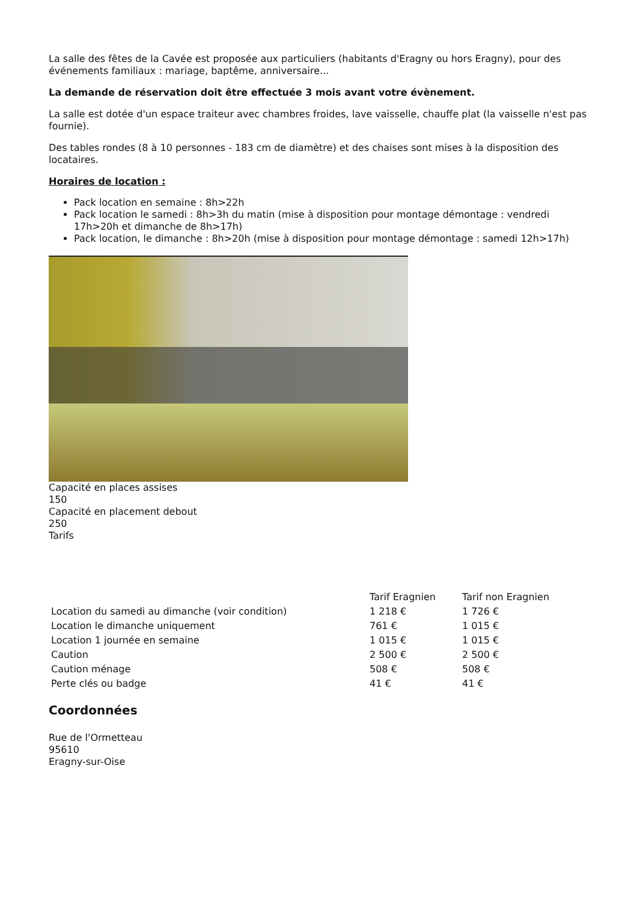La salle des fêtes de la Cavée est proposée aux particuliers (habitants d'Eragny ou hors Eragny), pour des événements familiaux : mariage, baptême, anniversaire...
La demande de réservation doit être effectuée 3 mois avant votre évènement.
La salle est dotée d'un espace traiteur avec chambres froides, lave vaisselle, chauffe plat (la vaisselle n'est pas fournie).
Des tables rondes (8 à 10 personnes - 183 cm de diamètre) et des chaises sont mises à la disposition des locataires.
Horaires de location :
Pack location en semaine : 8h>22h
Pack location le samedi : 8h>3h du matin (mise à disposition pour montage démontage : vendredi 17h>20h et dimanche de 8h>17h)
Pack location, le dimanche : 8h>20h (mise à disposition pour montage démontage : samedi 12h>17h)
Capacité en places assises
150
Capacité en placement debout
250
Tarifs
| | Tarif Eragnien | Tarif non Eragnien |
| --- | --- | --- |
| Location du samedi au dimanche (voir condition) | 1 218 € | 1 726 € |
| Location le dimanche uniquement | 761 € | 1 015 € |
| Location 1 journée en semaine | 1 015 € | 1 015 € |
| Caution | 2 500 € | 2 500 € |
| Caution ménage | 508 € | 508 € |
| Perte clés ou badge | 41 € | 41 € |
Coordonnées
Rue de l'Ormetteau
95610
Eragny-sur-Oise